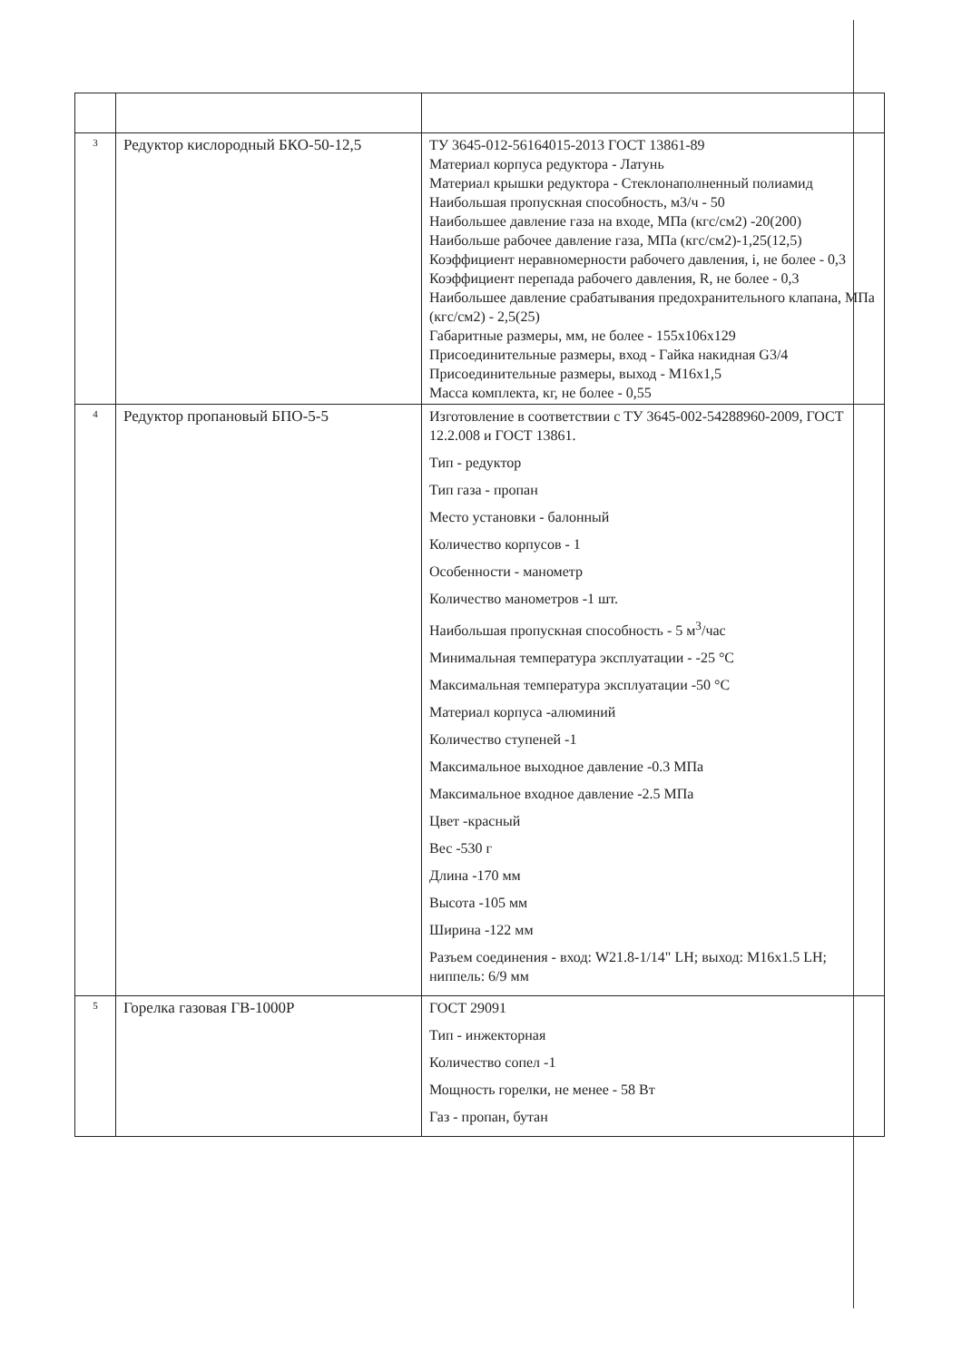| 3 | Редуктор кислородный БКО-50-12,5 | ТУ 3645-012-56164015-2013 ГОСТ 13861-89 Материал корпуса редуктора - Латунь Материал крышки редуктора - Стеклонаполненный полиамид Наибольшая пропускная способность, м3/ч - 50 Наибольшее давление газа на входе, МПа (кгс/см2) -20(200) Наибольше рабочее давление газа, МПа (кгс/см2)-1,25(12,5) Коэффициент неравномерности рабочего давления, i, не более - 0,3 Коэффициент перепада рабочего давления, R, не более - 0,3 Наибольшее давление срабатывания предохранительного клапана, МПа (кгс/см2) - 2,5(25) Габаритные размеры, мм, не более - 155x106x129 Присоединительные размеры, вход - Гайка накидная G3/4 Присоединительные размеры, выход - M16x1,5 Масса комплекта, кг, не более - 0,55 |
| 4 | Редуктор пропановый БПО-5-5 | Изготовление в соответствии с ТУ 3645-002-54288960-2009, ГОСТ 12.2.008 и ГОСТ 13861. Тип - редуктор Тип газа - пропан Место установки - балонный Количество корпусов - 1 Особенности - манометр Количество манометров -1 шт. Наибольшая пропускная способность - 5 м<sup>3</sup>/час Минимальная температура эксплуатации - -25 °С Максимальная температура эксплуатации -50 °С Материал корпуса -алюминий Количество ступеней -1 Максимальное выходное давление -0.3 МПа Максимальное входное давление -2.5 МПа Цвет -красный Вес -530 г Длина -170 мм Высота -105 мм Ширина -122 мм Разъем соединения - вход: W21.8-1/14" LH; выход: M16x1.5 LH; ниппель: 6/9 мм |
| 5 | Горелка газовая ГВ-1000Р | ГОСТ 29091 Тип - инжекторная Количество сопел -1 Мощность горелки, не менее - 58 Вт Газ - пропан, бутан |